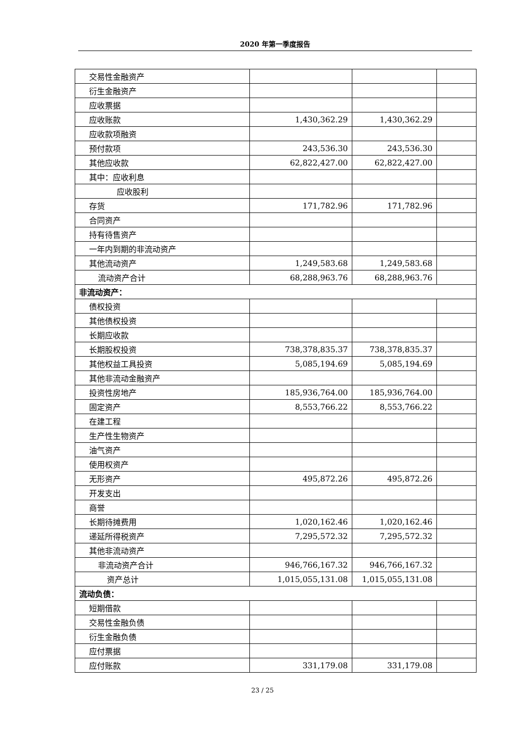2020 年第一季度报告
| 交易性金融资产 | | | |
| 衍生金融资产 | | | |
| 应收票据 | | | |
| 应收账款 | 1,430,362.29 | 1,430,362.29 | |
| 应收款项融资 | | | |
| 预付款项 | 243,536.30 | 243,536.30 | |
| 其他应收款 | 62,822,427.00 | 62,822,427.00 | |
| 其中：应收利息 | | | |
| 应收股利 | | | |
| 存货 | 171,782.96 | 171,782.96 | |
| 合同资产 | | | |
| 持有待售资产 | | | |
| 一年内到期的非流动资产 | | | |
| 其他流动资产 | 1,249,583.68 | 1,249,583.68 | |
| 流动资产合计 | 68,288,963.76 | 68,288,963.76 | |
| 非流动资产： | | | |
| 债权投资 | | | |
| 其他债权投资 | | | |
| 长期应收款 | | | |
| 长期股权投资 | 738,378,835.37 | 738,378,835.37 | |
| 其他权益工具投资 | 5,085,194.69 | 5,085,194.69 | |
| 其他非流动金融资产 | | | |
| 投资性房地产 | 185,936,764.00 | 185,936,764.00 | |
| 固定资产 | 8,553,766.22 | 8,553,766.22 | |
| 在建工程 | | | |
| 生产性生物资产 | | | |
| 油气资产 | | | |
| 使用权资产 | | | |
| 无形资产 | 495,872.26 | 495,872.26 | |
| 开发支出 | | | |
| 商誉 | | | |
| 长期待摊费用 | 1,020,162.46 | 1,020,162.46 | |
| 递延所得税资产 | 7,295,572.32 | 7,295,572.32 | |
| 其他非流动资产 | | | |
| 非流动资产合计 | 946,766,167.32 | 946,766,167.32 | |
| 资产总计 | 1,015,055,131.08 | 1,015,055,131.08 | |
| 流动负债： | | | |
| 短期借款 | | | |
| 交易性金融负债 | | | |
| 衍生金融负债 | | | |
| 应付票据 | | | |
| 应付账款 | 331,179.08 | 331,179.08 | |
23 / 25